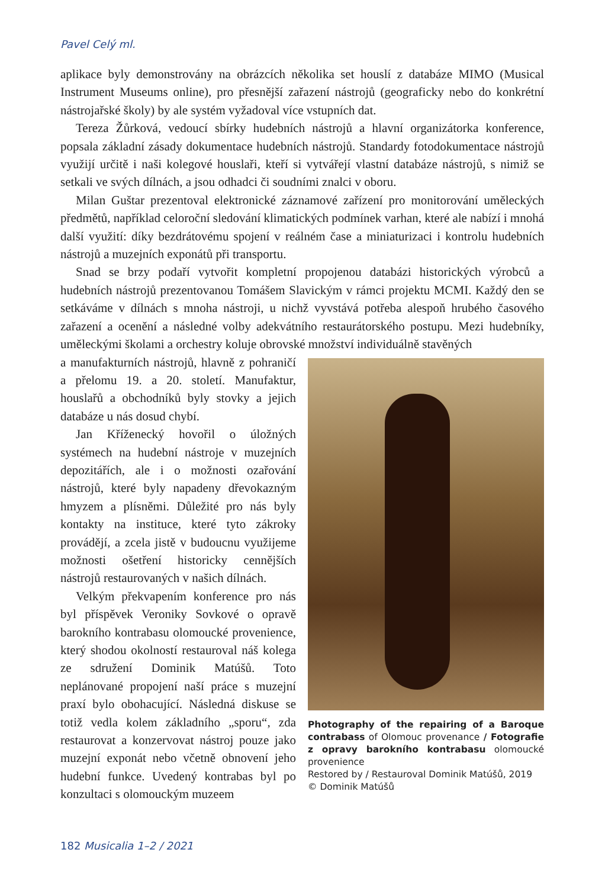Pavel Celý ml.
aplikace byly demonstrovány na obrázcích několika set houslí z databáze MIMO (Musical Instrument Museums online), pro přesnější zařazení nástrojů (geograficky nebo do konkrétní nástrojařské školy) by ale systém vyžadoval více vstupních dat.
Tereza Žůrková, vedoucí sbírky hudebních nástrojů a hlavní organizátorka konference, popsala základní zásady dokumentace hudebních nástrojů. Standardy fotodokumentace nástrojů využijí určitě i naši kolegové houslaři, kteří si vytvářejí vlastní databáze nástrojů, s nimiž se setkali ve svých dílnách, a jsou odhadci či soudními znalci v oboru.
Milan Guštar prezentoval elektronické záznamové zařízení pro monitorování uměleckých předmětů, například celoroční sledování klimatických podmínek varhan, které ale nabízí i mnohá další využití: díky bezdrátovému spojení v reálném čase a miniaturizaci i kontrolu hudebních nástrojů a muzejních exponátů při transportu.
Snad se brzy podaří vytvořit kompletní propojenou databázi historických výrobců a hudebních nástrojů prezentovanou Tomášem Slavickým v rámci projektu MCMI. Každý den se setkáváme v dílnách s mnoha nástroji, u nichž vyvstává potřeba alespoň hrubého časového zařazení a ocenění a následné volby adekvátního restaurátorského postupu. Mezi hudebníky, uměleckými školami a orchestry koluje obrovské množství individuálně stavěných
a manufakturních nástrojů, hlavně z pohraničí a přelomu 19. a 20. století. Manufaktur, houslařů a obchodníků byly stovky a jejich databáze u nás dosud chybí.
Jan Kříženecký hovořil o úložných systémech na hudební nástroje v muzejních depozitářích, ale i o možnosti ozařování nástrojů, které byly napadeny dřevokazným hmyzem a plísněmi. Důležité pro nás byly kontakty na instituce, které tyto zákroky provádějí, a zcela jistě v budoucnu využijeme možnosti ošetření historicky cennějších nástrojů restaurovaných v našich dílnách.
Velkým překvapením konference pro nás byl příspěvek Veroniky Sovkové o opravě barokního kontrabasu olomoucké provenience, který shodou okolností restauroval náš kolega ze sdružení Dominik Matúšů. Toto neplánované propojení naší práce s muzejní praxí bylo obohacující. Následná diskuse se totiž vedla kolem základního „sporu“, zda restaurovat a konzervovat nástroj pouze jako muzejní exponát nebo včetně obnovení jeho hudební funkce. Uvedený kontrabas byl po konzultaci s olomouckým muzeem
Photography of the repairing of a Baroque contrabass of Olomouc provenance / Fotografie z opravy barokního kontrabasu olomoucké provenience
Restored by / Restauroval Dominik Matúšů, 2019
© Dominik Matúšů
182 Musicalia 1–2 / 2021